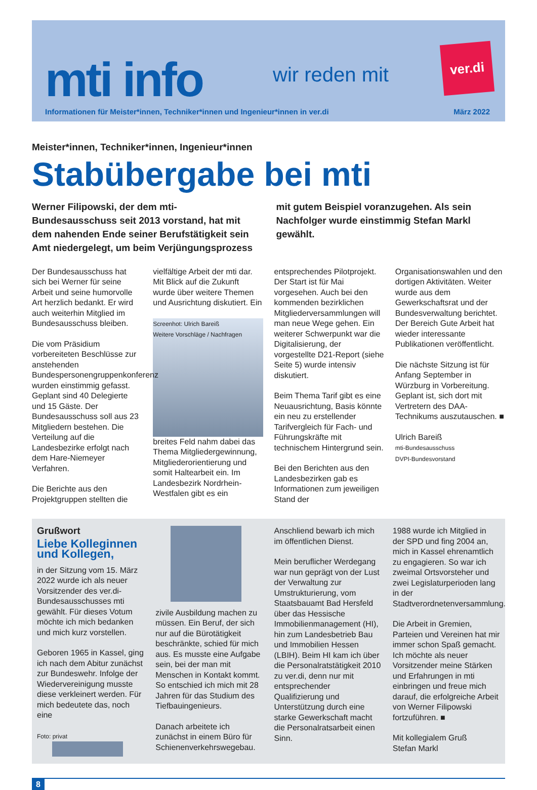mti info wir reden mit
ver.di
Informationen für Meister*innen, Techniker*innen und Ingenieur*innen in ver.di März 2022
Meister*innen, Techniker*innen, Ingenieur*innen
Stabübergabe bei mti
Werner Filipowski, der dem mti-Bundesausschuss seit 2013 vorstand, hat mit dem nahenden Ende seiner Berufstätigkeit sein Amt niedergelegt, um beim Verjüngungsprozess mit gutem Beispiel voranzugehen. Als sein Nachfolger wurde einstimmig Stefan Markl gewählt.
Der Bundesausschuss hat sich bei Werner für seine Arbeit und seine humorvolle Art herzlich bedankt. Er wird auch weiterhin Mitglied im Bundesausschuss bleiben.
Die vom Präsidium vorbereiteten Beschlüsse zur anstehenden Bundespersonengruppenkonferenz wurden einstimmig gefasst. Geplant sind 40 Delegierte und 15 Gäste. Der Bundesausschuss soll aus 23 Mitgliedern bestehen. Die Verteilung auf die Landesbezirke erfolgt nach dem Hare-Niemeyer Verfahren.
Die Berichte aus den Projektgruppen stellten die vielfältige Arbeit der mti dar. Mit Blick auf die Zukunft wurde über weitere Themen und Ausrichtung diskutiert. Ein
Screenhot: Ulrich Bareiß
Weitere Vorschläge / Nachfragen
breites Feld nahm dabei das Thema Mitgliedergewinnung, Mitgliederorientierung und somit Haltearbeit ein. Im Landesbezirk Nordrhein-Westfalen gibt es ein entsprechendes Pilotprojekt. Der Start ist für Mai vorgesehen. Auch bei den kommenden bezirklichen Mitgliederversammlungen will man neue Wege gehen. Ein weiterer Schwerpunkt war die Digitalisierung, der vorgestellte D21-Report (siehe Seite 5) wurde intensiv diskutiert.
Beim Thema Tarif gibt es eine Neuausrichtung, Basis könnte ein neu zu erstellender Tarifvergleich für Fach- und Führungskräfte mit technischem Hintergrund sein.
Bei den Berichten aus den Landesbezirken gab es Informationen zum jeweiligen Stand der Organisationswahlen und den dortigen Aktivitäten. Weiter wurde aus dem Gewerkschaftsrat und der Bundesverwaltung berichtet. Der Bereich Gute Arbeit hat wieder interessante Publikationen veröffentlicht.
Die nächste Sitzung ist für Anfang September in Würzburg in Vorbereitung. Geplant ist, sich dort mit Vertretern des DAA-Technikums auszutauschen. ■
Ulrich Bareiß
mti-Bundesausschuss
DVPI-Bundesvorstand
Grußwort
Liebe Kolleginnen und Kollegen,
in der Sitzung vom 15. März 2022 wurde ich als neuer Vorsitzender des ver.di- Bundesausschusses mti gewählt. Für dieses Votum möchte ich mich bedanken und mich kurz vorstellen.
Geboren 1965 in Kassel, ging ich nach dem Abitur zunächst zur Bundeswehr. Infolge der Wiedervereinigung musste diese verkleinert werden. Für mich bedeutete das, noch eine
Foto: privat
zivile Ausbildung machen zu müssen. Ein Beruf, der sich nur auf die Bürotätigkeit beschränkte, schied für mich aus. Es musste eine Aufgabe sein, bei der man mit Menschen in Kontakt kommt. So entschied ich mich mit 28 Jahren für das Studium des Tiefbauingenieurs.
Danach arbeitete ich zunächst in einem Büro für Schienenverkehrswegebau. Anschliend bewarb ich mich im öffentlichen Dienst.
Mein beruflicher Werdegang war nun geprägt von der Lust der Verwaltung zur Umstrukturierung, vom Staatsbauamt Bad Hersfeld über das Hessische Immobilienmanagement (HI), hin zum Landesbetrieb Bau und Immobilien Hessen (LBIH). Beim HI kam ich über die Personalratstätigkeit 2010 zu ver.di, denn nur mit entsprechender Qualifizierung und Unterstützung durch eine starke Gewerkschaft macht die Personalratsarbeit einen Sinn.
1988 wurde ich Mitglied in der SPD und fing 2004 an, mich in Kassel ehrenamtlich zu engagieren. So war ich zweimal Ortsvorsteher und zwei Legislaturperioden lang in der Stadtverordnetenversammlung.
Die Arbeit in Gremien, Parteien und Vereinen hat mir immer schon Spaß gemacht. Ich möchte als neuer Vorsitzender meine Stärken und Erfahrungen in mti einbringen und freue mich darauf, die erfolgreiche Arbeit von Werner Filipowski fortzuführen. ■
Mit kollegialem Gruß
Stefan Markl
8